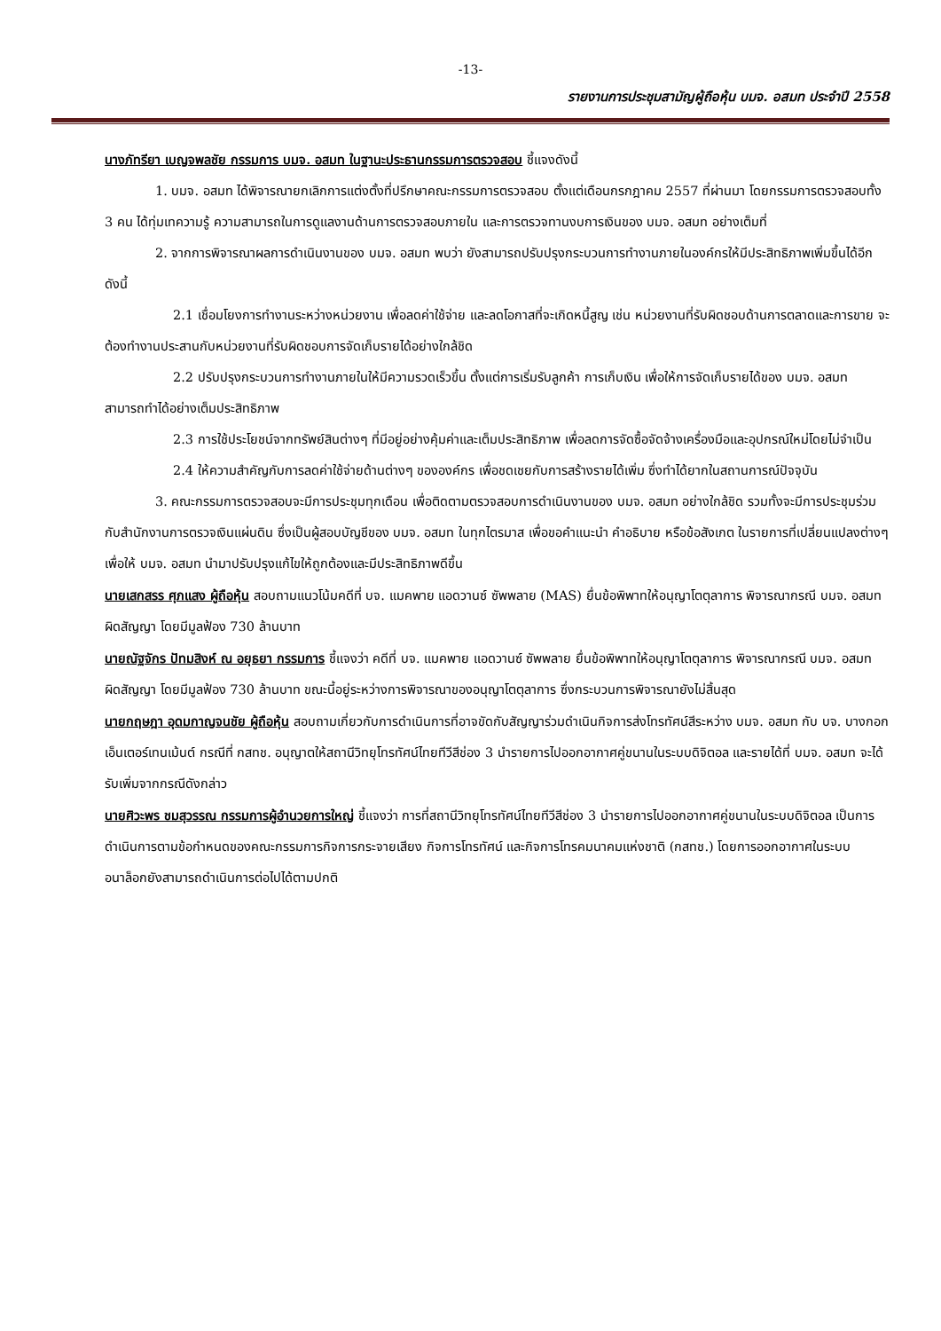-13-
รายงานการประชุมสามัญผู้ถือหุ้น บมจ. อสมท ประจำปี 2558
นางภัทรียา เบญจพลชัย กรรมการ บมจ. อสมท ในฐานะประธานกรรมการตรวจสอบ ชี้แจงดังนี้
1. บมจ. อสมท ได้พิจารณายกเลิกการแต่งตั้งที่ปรึกษาคณะกรรมการตรวจสอบ ตั้งแต่เดือนกรกฎาคม 2557 ที่ผ่านมา โดยกรรมการตรวจสอบทั้ง 3 คน ได้ทุ่มเทความรู้ ความสามารถในการดูแลงานด้านการตรวจสอบภายใน และการตรวจทานงบการเงินของ บมจ. อสมท อย่างเต็มที่
2. จากการพิจารณาผลการดำเนินงานของ บมจ. อสมท พบว่า ยังสามารถปรับปรุงกระบวนการทำงานภายในองค์กรให้มีประสิทธิภาพเพิ่มขึ้นได้อีก ดังนี้
2.1 เชื่อมโยงการทำงานระหว่างหน่วยงาน เพื่อลดค่าใช้จ่าย และลดโอกาสที่จะเกิดหนี้สูญ เช่น หน่วยงานที่รับผิดชอบด้านการตลาดและการขาย จะต้องทำงานประสานกับหน่วยงานที่รับผิดชอบการจัดเก็บรายได้อย่างใกล้ชิด
2.2 ปรับปรุงกระบวนการทำงานภายในให้มีความรวดเร็วขึ้น ตั้งแต่การเริ่มรับลูกค้า การเก็บเงิน เพื่อให้การจัดเก็บรายได้ของ บมจ. อสมท สามารถทำได้อย่างเต็มประสิทธิภาพ
2.3 การใช้ประโยชน์จากทรัพย์สินต่างๆ ที่มีอยู่อย่างคุ้มค่าและเต็มประสิทธิภาพ เพื่อลดการจัดซื้อจัดจ้างเครื่องมือและอุปกรณ์ใหม่โดยไม่จำเป็น
2.4 ให้ความสำคัญกับการลดค่าใช้จ่ายด้านต่างๆ ขององค์กร เพื่อชดเชยกับการสร้างรายได้เพิ่ม ซึ่งทำได้ยากในสถานการณ์ปัจจุบัน
3. คณะกรรมการตรวจสอบจะมีการประชุมทุกเดือน เพื่อติดตามตรวจสอบการดำเนินงานของ บมจ. อสมท อย่างใกล้ชิด รวมทั้งจะมีการประชุมร่วมกับสำนักงานการตรวจเงินแผ่นดิน ซึ่งเป็นผู้สอบบัญชีของ บมจ. อสมท ในทุกไตรมาส เพื่อขอคำแนะนำ คำอธิบาย หรือข้อสังเกต ในรายการที่เปลี่ยนแปลงต่างๆ เพื่อให้ บมจ. อสมท นำมาปรับปรุงแก้ไขให้ถูกต้องและมีประสิทธิภาพดีขึ้น
นายเสกสรร ศุภแสง ผู้ถือหุ้น สอบถามแนวโน้มคดีที่ บจ. แมคพาย แอดวานซ์ ซัพพลาย (MAS) ยื่นข้อพิพาทให้อนุญาโตตุลาการ พิจารณากรณี บมจ. อสมท ผิดสัญญา โดยมีมูลฟ้อง 730 ล้านบาท
นายณัฐจักร ปัทมสิงห์ ณ อยุธยา กรรมการ ชี้แจงว่า คดีที่ บจ. แมคพาย แอดวานซ์ ซัพพลาย ยื่นข้อพิพาทให้อนุญาโตตุลาการ พิจารณากรณี บมจ. อสมท ผิดสัญญา โดยมีมูลฟ้อง 730 ล้านบาท ขณะนี้อยู่ระหว่างการพิจารณาของอนุญาโตตุลาการ ซึ่งกระบวนการพิจารณายังไม่สิ้นสุด
นายกฤษฎา อุดมกาญจนชัย ผู้ถือหุ้น สอบถามเกี่ยวกับการดำเนินการที่อาจขัดกับสัญญาร่วมดำเนินกิจการส่งโทรทัศน์สีระหว่าง บมจ. อสมท กับ บจ. บางกอกเอ็นเตอร์เทนเม้นต์ กรณีที่ กสทช. อนุญาตให้สถานีวิทยุโทรทัศน์ไทยทีวีสีช่อง 3 นำรายการไปออกอากาศคู่ขนานในระบบดิจิตอล และรายได้ที่ บมจ. อสมท จะได้รับเพิ่มจากกรณีดังกล่าว
นายศิวะพร ชมสุวรรณ กรรมการผู้อำนวยการใหญ่ ชี้แจงว่า การที่สถานีวิทยุโทรทัศน์ไทยทีวีสีช่อง 3 นำรายการไปออกอากาศคู่ขนานในระบบดิจิตอล เป็นการดำเนินการตามข้อกำหนดของคณะกรรมการกิจการกระจายเสียง กิจการโทรทัศน์ และกิจการโทรคมนาคมแห่งชาติ (กสทช.) โดยการออกอากาศในระบบอนาล็อกยังสามารถดำเนินการต่อไปได้ตามปกติ